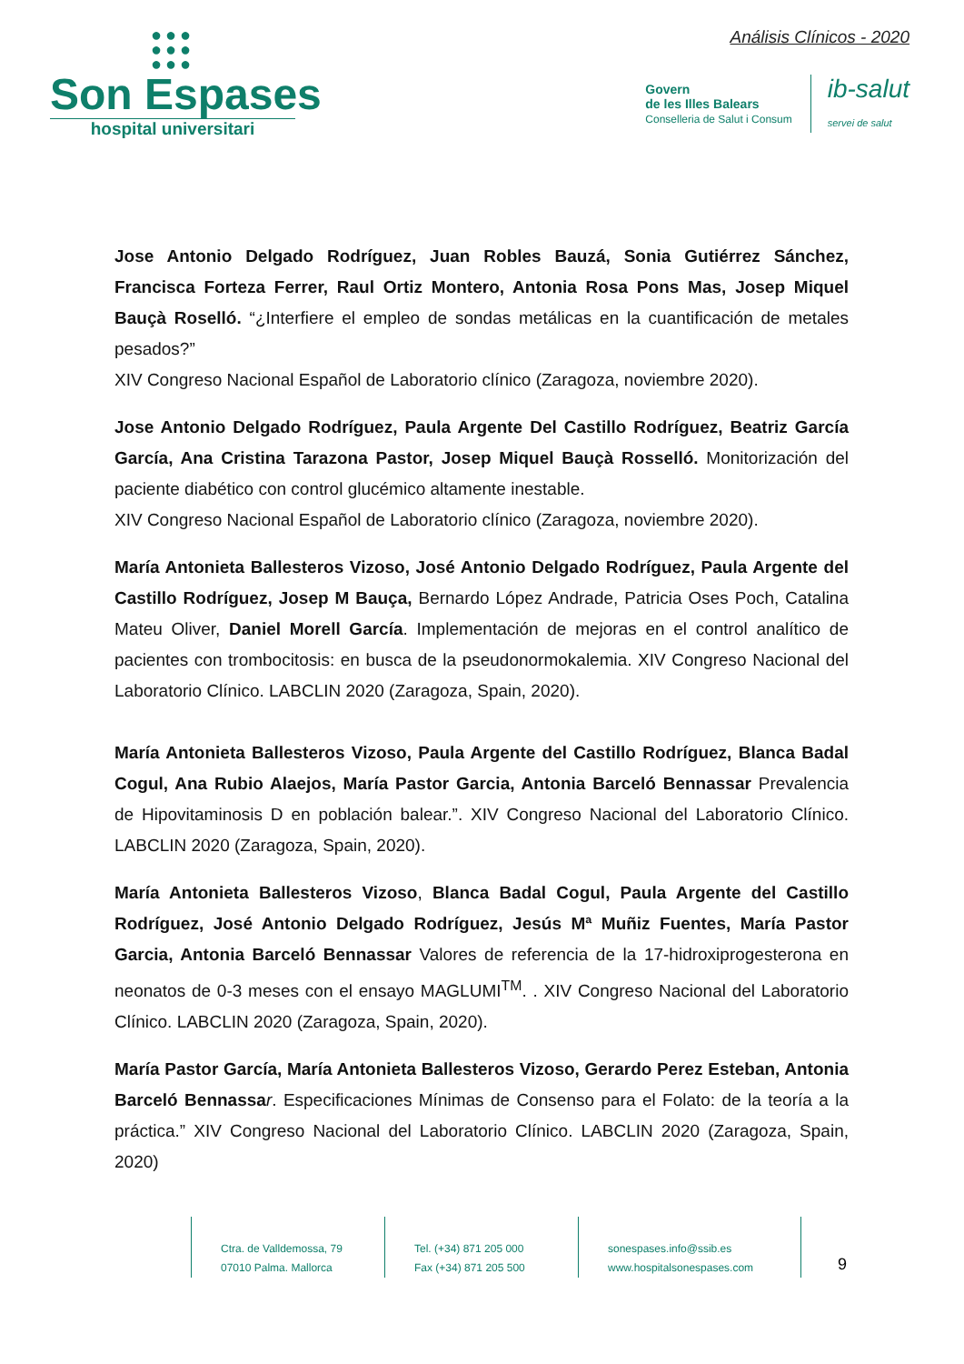●●●
●●●
●●●
Son Espases
hospital universitari
Análisis Clínicos - 2020
Govern
de les Illes Balears
Conselleria de Salut i Consum
ib-salut
servei de salut
Jose Antonio Delgado Rodríguez, Juan Robles Bauzá, Sonia Gutiérrez Sánchez, Francisca Forteza Ferrer, Raul Ortiz Montero, Antonia Rosa Pons Mas, Josep Miquel Bauçà Roselló. “¿Interfiere el empleo de sondas metálicas en la cuantificación de metales pesados?”
XIV Congreso Nacional Español de Laboratorio clínico (Zaragoza, noviembre 2020).
Jose Antonio Delgado Rodríguez, Paula Argente Del Castillo Rodríguez, Beatriz García García, Ana Cristina Tarazona Pastor, Josep Miquel Bauçà Rosselló. Monitorización del paciente diabético con control glucémico altamente inestable.
XIV Congreso Nacional Español de Laboratorio clínico (Zaragoza, noviembre 2020).
María Antonieta Ballesteros Vizoso, José Antonio Delgado Rodríguez, Paula Argente del Castillo Rodríguez, Josep M Bauça, Bernardo López Andrade, Patricia Oses Poch, Catalina Mateu Oliver, Daniel Morell García. Implementación de mejoras en el control analítico de pacientes con trombocitosis: en busca de la pseudonormokalemia. XIV Congreso Nacional del Laboratorio Clínico. LABCLIN 2020 (Zaragoza, Spain, 2020).
María Antonieta Ballesteros Vizoso, Paula Argente del Castillo Rodríguez, Blanca Badal Cogul, Ana Rubio Alaejos, María Pastor Garcia, Antonia Barceló Bennassar Prevalencia de Hipovitaminosis D en población balear.”. XIV Congreso Nacional del Laboratorio Clínico. LABCLIN 2020 (Zaragoza, Spain, 2020).
María Antonieta Ballesteros Vizoso, Blanca Badal Cogul, Paula Argente del Castillo Rodríguez, José Antonio Delgado Rodríguez, Jesús Mª Muñiz Fuentes, María Pastor Garcia, Antonia Barceló Bennassar Valores de referencia de la 17-hidroxiprogesterona en neonatos de 0-3 meses con el ensayo MAGLUMI<sup>TM</sup>. . XIV Congreso Nacional del Laboratorio Clínico. LABCLIN 2020 (Zaragoza, Spain, 2020).
María Pastor García, María Antonieta Ballesteros Vizoso, Gerardo Perez Esteban, Antonia Barceló Bennassa r. Especificaciones Mínimas de Consenso para el Folato: de la teoría a la práctica.” XIV Congreso Nacional del Laboratorio Clínico. LABCLIN 2020 (Zaragoza, Spain, 2020)
Ctra. de Valldemossa, 79
07010 Palma. Mallorca
Tel. (+34) 871 205 000
Fax (+34) 871 205 500
sonespases.info@ssib.es
www.hospitalsonespases.com
9